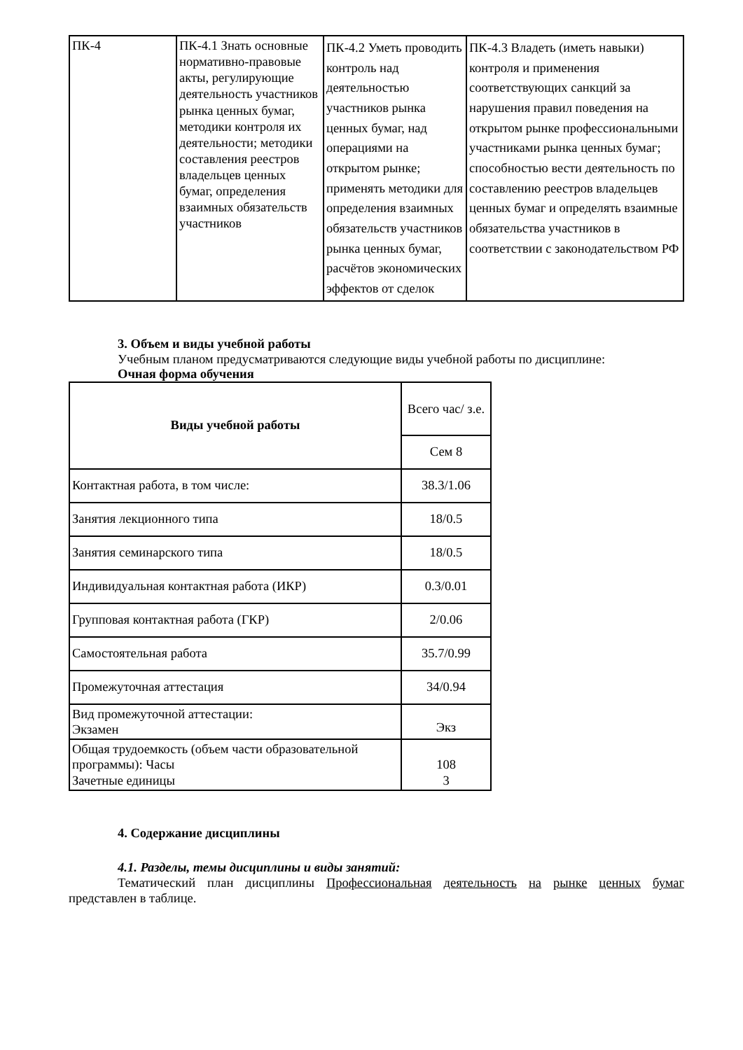| ПК-4 | ПК-4.1 Знать основные нормативно-правовые акты, регулирующие деятельность участников рынка ценных бумаг, методики контроля их деятельности; методики составления реестров владельцев ценных бумаг, определения взаимных обязательств участников | ПК-4.2 Уметь проводить контроль над деятельностью участников рынка ценных бумаг, над операциями на открытом рынке; применять методики для определения взаимных обязательств участников рынка ценных бумаг, расчётов экономических эффектов от сделок | ПК-4.3 Владеть (иметь навыки) контроля и применения соответствующих санкций за нарушения правил поведения на открытом рынке профессиональными участниками рынка ценных бумаг; способностью вести деятельность по составлению реестров владельцев ценных бумаг и определять взаимные обязательства участников в соответствии с законодательством РФ |
3. Объем и виды учебной работы
Учебным планом предусматриваются следующие виды учебной работы по дисциплине:
Очная форма обучения
| Виды учебной работы | Всего час/ з.е. |
| | Сем 8 |
| Контактная работа, в том числе: | 38.3/1.06 |
| Занятия лекционного типа | 18/0.5 |
| Занятия семинарского типа | 18/0.5 |
| Индивидуальная контактная работа (ИКР) | 0.3/0.01 |
| Групповая контактная работа (ГКР) | 2/0.06 |
| Самостоятельная работа | 35.7/0.99 |
| Промежуточная аттестация | 34/0.94 |
| Вид промежуточной аттестации: Экзамен | Экз |
| Общая трудоемкость (объем части образовательной программы): Часы Зачетные единицы | 108 3 |
4. Содержание дисциплины
4.1. Разделы, темы дисциплины и виды занятий:
Тематический план дисциплины Профессиональная деятельность на рынке ценных бумаг представлен в таблице.